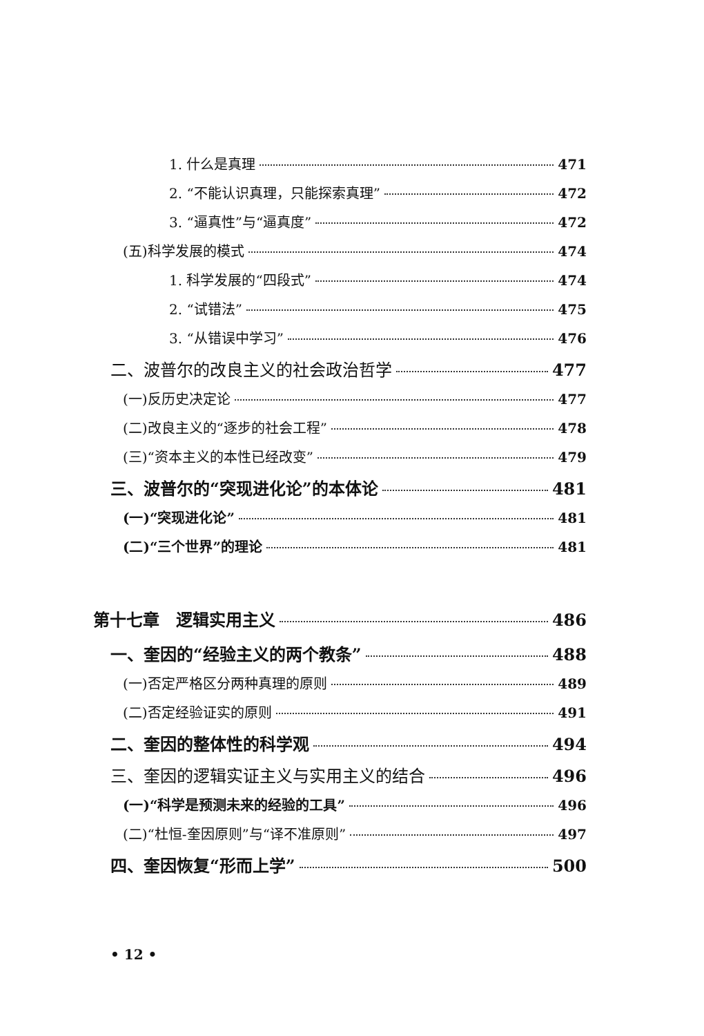1. 什么是真理 471
2. “不能认识真理，只能探索真理” 472
3. “逼真性”与“逼真度” 472
(五)科学发展的模式 474
1. 科学发展的“四段式” 474
2. “试错法” 475
3. “从错误中学习” 476
二、波普尔的改良主义的社会政治哲学 477
(一)反历史决定论 477
(二)改良主义的“逐步的社会工程” 478
(三)“资本主义的本性已经改变” 479
三、波普尔的“突现进化论”的本体论 481
(一)“突现进化论” 481
(二)“三个世界”的理论 481
第十七章　逻辑实用主义 486
一、奎因的“经验主义的两个教条” 488
(一)否定严格区分两种真理的原则 489
(二)否定经验证实的原则 491
二、奎因的整体性的科学观 494
三、奎因的逻辑实证主义与实用主义的结合 496
(一)“科学是预测未来的经验的工具” 496
(二)“杜恒-奎因原则”与“译不准原则” 497
四、奎因恢复“形而上学” 500
• 12 •